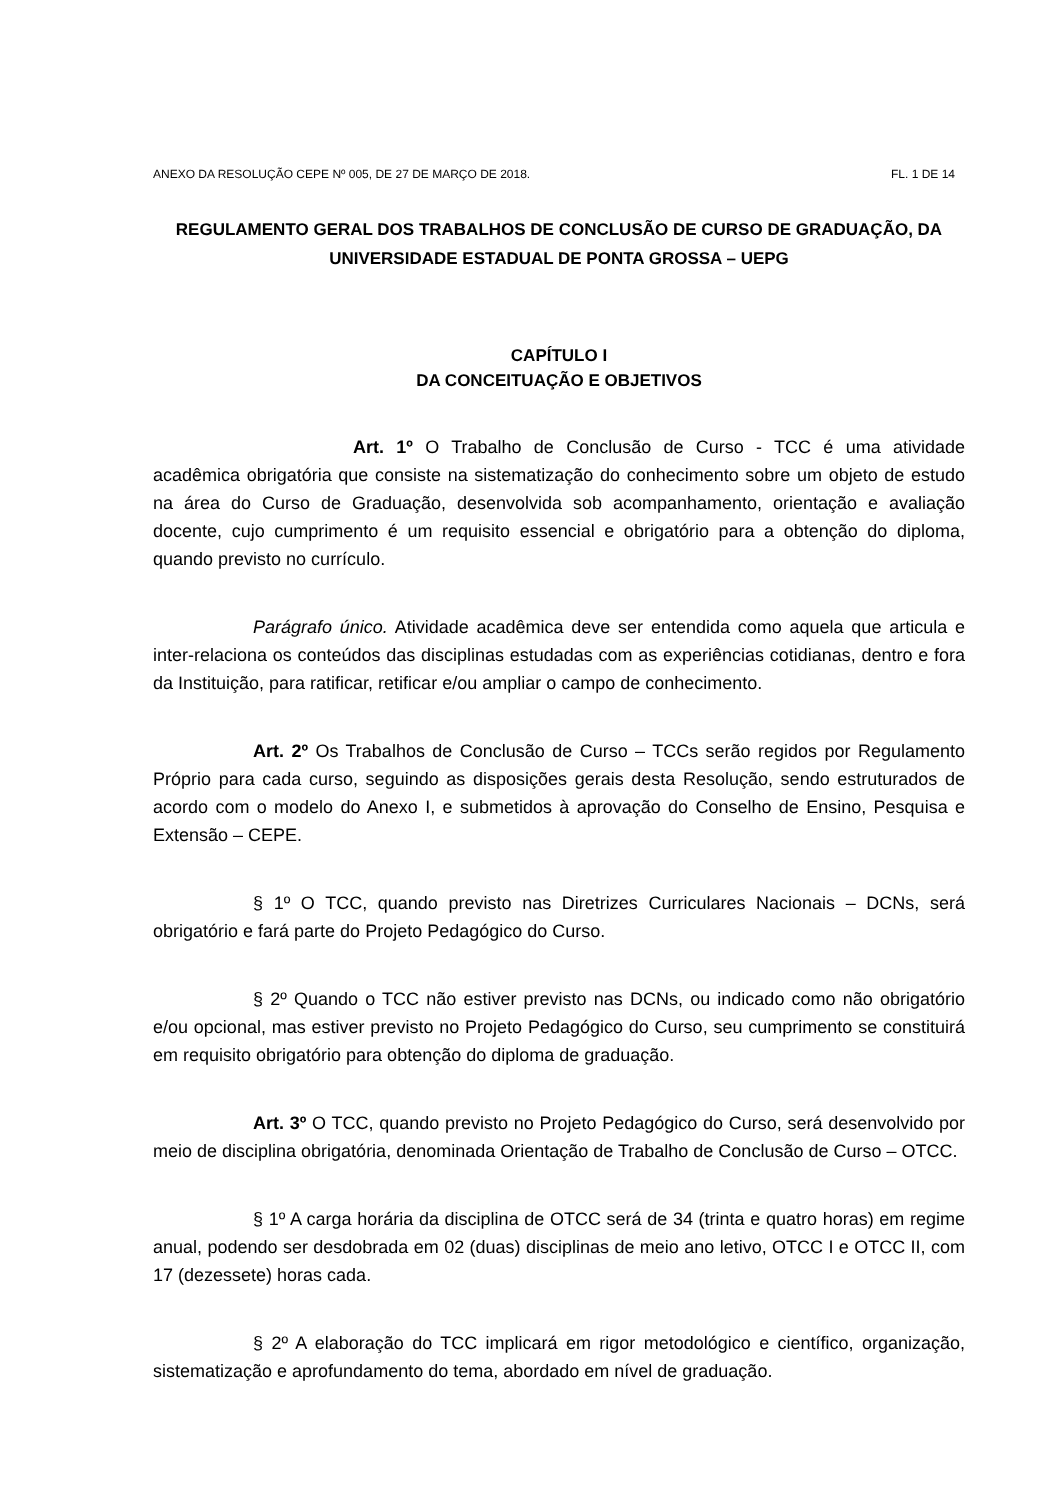ANEXO DA RESOLUÇÃO CEPE Nº 005, DE 27 DE MARÇO DE 2018. FL. 1 DE 14
REGULAMENTO GERAL DOS TRABALHOS DE CONCLUSÃO DE CURSO DE GRADUAÇÃO, DA UNIVERSIDADE ESTADUAL DE PONTA GROSSA – UEPG
CAPÍTULO I
DA CONCEITUAÇÃO E OBJETIVOS
Art. 1º O Trabalho de Conclusão de Curso - TCC é uma atividade acadêmica obrigatória que consiste na sistematização do conhecimento sobre um objeto de estudo na área do Curso de Graduação, desenvolvida sob acompanhamento, orientação e avaliação docente, cujo cumprimento é um requisito essencial e obrigatório para a obtenção do diploma, quando previsto no currículo.
Parágrafo único. Atividade acadêmica deve ser entendida como aquela que articula e inter-relaciona os conteúdos das disciplinas estudadas com as experiências cotidianas, dentro e fora da Instituição, para ratificar, retificar e/ou ampliar o campo de conhecimento.
Art. 2º Os Trabalhos de Conclusão de Curso – TCCs serão regidos por Regulamento Próprio para cada curso, seguindo as disposições gerais desta Resolução, sendo estruturados de acordo com o modelo do Anexo I, e submetidos à aprovação do Conselho de Ensino, Pesquisa e Extensão – CEPE.
§ 1º O TCC, quando previsto nas Diretrizes Curriculares Nacionais – DCNs, será obrigatório e fará parte do Projeto Pedagógico do Curso.
§ 2º Quando o TCC não estiver previsto nas DCNs, ou indicado como não obrigatório e/ou opcional, mas estiver previsto no Projeto Pedagógico do Curso, seu cumprimento se constituirá em requisito obrigatório para obtenção do diploma de graduação.
Art. 3º O TCC, quando previsto no Projeto Pedagógico do Curso, será desenvolvido por meio de disciplina obrigatória, denominada Orientação de Trabalho de Conclusão de Curso – OTCC.
§ 1º A carga horária da disciplina de OTCC será de 34 (trinta e quatro horas) em regime anual, podendo ser desdobrada em 02 (duas) disciplinas de meio ano letivo, OTCC I e OTCC II, com 17 (dezessete) horas cada.
§ 2º A elaboração do TCC implicará em rigor metodológico e científico, organização, sistematização e aprofundamento do tema, abordado em nível de graduação.